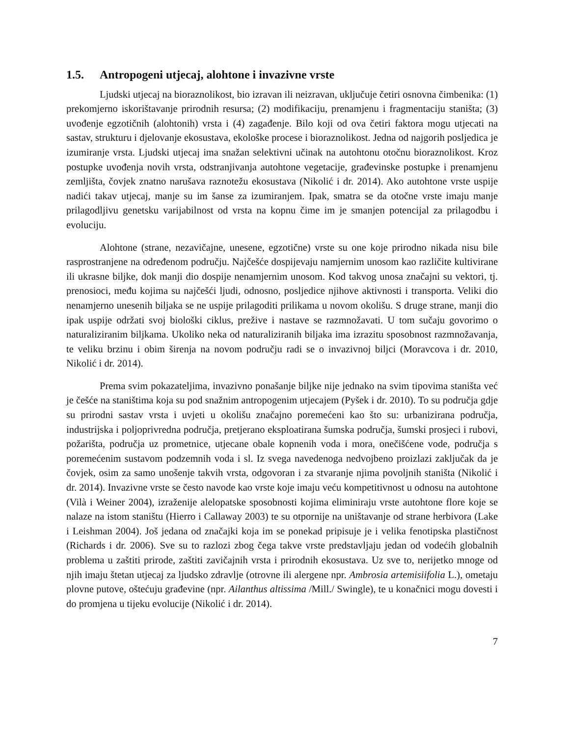1.5. Antropogeni utjecaj, alohtone i invazivne vrste
Ljudski utjecaj na bioraznolikost, bio izravan ili neizravan, uključuje četiri osnovna čimbenika: (1) prekomjerno iskorištavanje prirodnih resursa; (2) modifikaciju, prenamjenu i fragmentaciju staništa; (3) uvođenje egzotičnih (alohtonih) vrsta i (4) zagađenje. Bilo koji od ova četiri faktora mogu utjecati na sastav, strukturu i djelovanje ekosustava, ekološke procese i bioraznolikost. Jedna od najgorih posljedica je izumiranje vrsta. Ljudski utjecaj ima snažan selektivni učinak na autohtonu otočnu bioraznolikost. Kroz postupke uvođenja novih vrsta, odstranjivanja autohtone vegetacije, građevinske postupke i prenamjenu zemljišta, čovjek znatno narušava raznotežu ekosustava (Nikolić i dr. 2014). Ako autohtone vrste uspije nadići takav utjecaj, manje su im šanse za izumiranjem. Ipak, smatra se da otočne vrste imaju manje prilagodljivu genetsku varijabilnost od vrsta na kopnu čime im je smanjen potencijal za prilagodbu i evoluciju.
Alohtone (strane, nezavičajne, unesene, egzotične) vrste su one koje prirodno nikada nisu bile rasprostranjene na određenom području. Najčešće dospijevaju namjernim unosom kao različite kultivirane ili ukrasne biljke, dok manji dio dospije nenamjernim unosom. Kod takvog unosa značajni su vektori, tj. prenosioci, među kojima su najčešći ljudi, odnosno, posljedice njihove aktivnosti i transporta. Veliki dio nenamjerno unesenih biljaka se ne uspije prilagoditi prilikama u novom okolišu. S druge strane, manji dio ipak uspije održati svoj biološki ciklus, preživе i nastave se razmnožavati. U tom sučaju govorimo o naturaliziranim biljkama. Ukoliko neka od naturaliziranih biljaka ima izrazitu sposobnost razmnožavanja, te veliku brzinu i obim širenja na novom području radi se o invazivnoj biljci (Moravcova i dr. 2010, Nikolić i dr. 2014).
Prema svim pokazateljima, invazivno ponašanje biljke nije jednako na svim tipovima staništa već je češće na staništima koja su pod snažnim antropogenim utjecajem (Pyšek i dr. 2010). To su područja gdje su prirodni sastav vrsta i uvjeti u okolišu značajno poremećeni kao što su: urbanizirana područja, industrijska i poljoprivredna područja, pretjerano eksploatirana šumska područja, šumski prosjeci i rubovi, požarišta, područja uz prometnice, utjecane obale kopnenih voda i mora, onečišćene vode, područja s poremećenim sustavom podzemnih voda i sl. Iz svega navedenoga nedvojbeno proizlazi zaključak da je čovjek, osim za samo unošenje takvih vrsta, odgovoran i za stvaranje njima povoljnih staništa (Nikolić i dr. 2014). Invazivne vrste se često navode kao vrste koje imaju veću kompetitivnost u odnosu na autohtone (Vilà i Weiner 2004), izraženije alelopatske sposobnosti kojima eliminiraju vrste autohtone flore koje se nalaze na istom staništu (Hierro i Callaway 2003) te su otpornije na uništavanje od strane herbivora (Lake i Leishman 2004). Još jedana od značajki koja im se ponekad pripisuje je i velika fenotipska plastičnost (Richards i dr. 2006). Sve su to razlozi zbog čega takve vrste predstavljaju jedan od vodećih globalnih problema u zaštiti prirode, zaštiti zavičajnih vrsta i prirodnih ekosustava. Uz sve to, nerijetko mnoge od njih imaju štetan utjecaj za ljudsko zdravlje (otrovne ili alergene npr. Ambrosia artemisiifolia L.), ometaju plovne putove, oštećuju građevine (npr. Ailanthus altissima /Mill./ Swingle), te u konačnici mogu dovesti i do promjena u tijeku evolucije (Nikolić i dr. 2014).
7